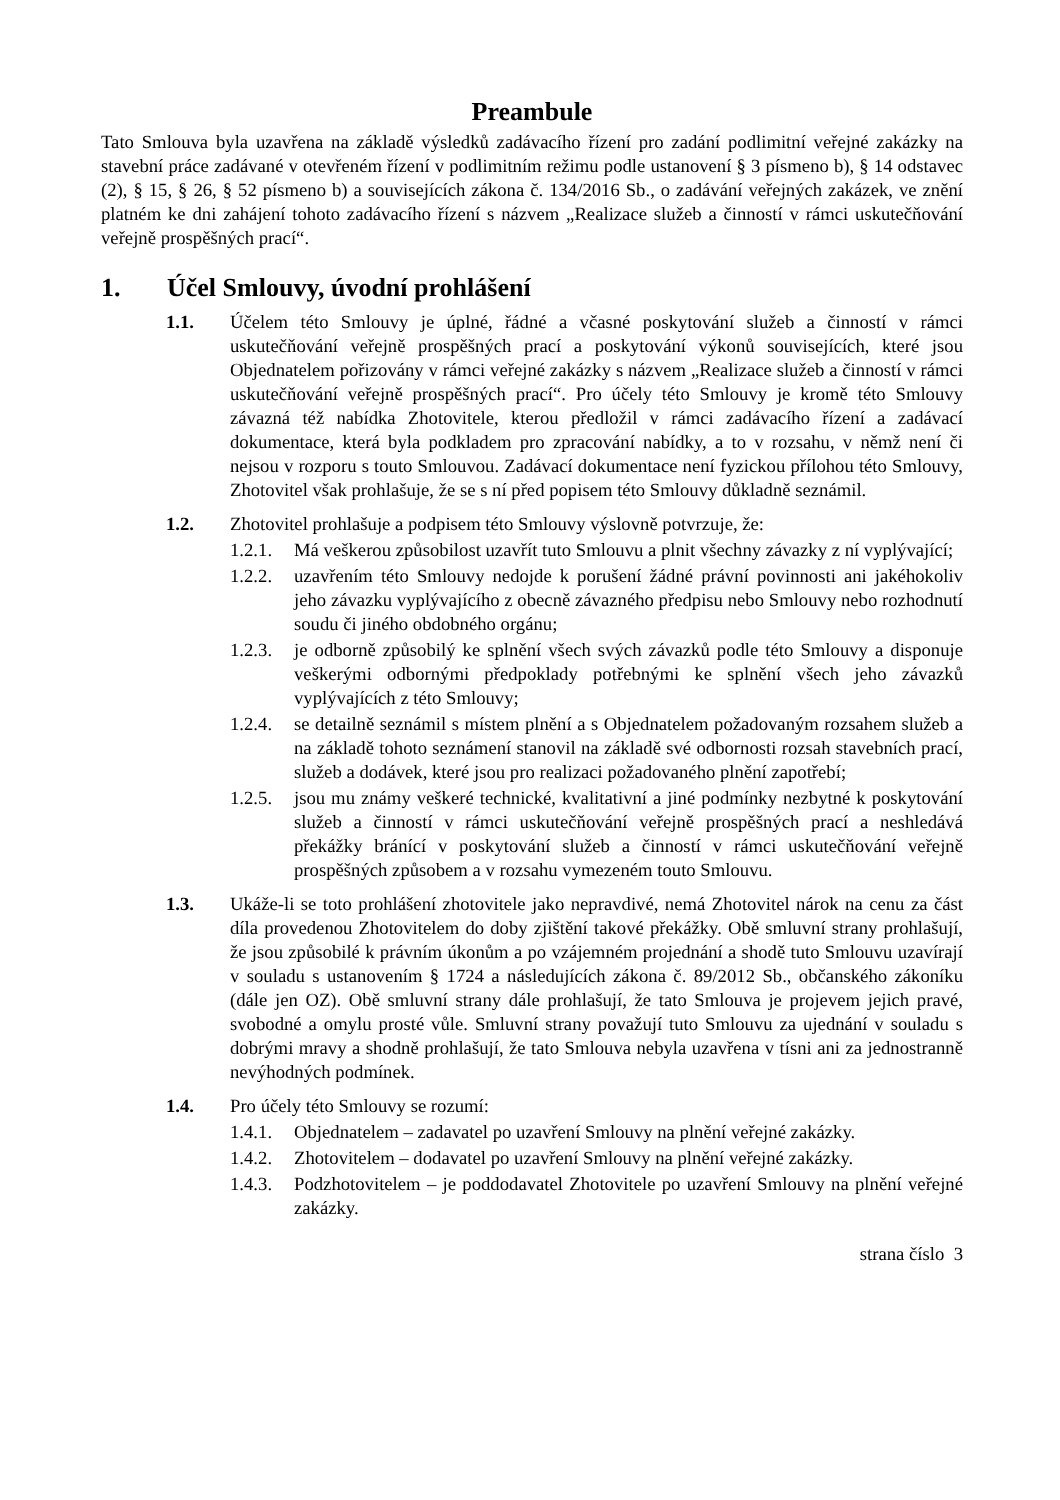Preambule
Tato Smlouva byla uzavřena na základě výsledků zadávacího řízení pro zadání podlimitní veřejné zakázky na stavební práce zadávané v otevřeném řízení v podlimitním režimu podle ustanovení § 3 písmeno b), § 14 odstavec (2), § 15, § 26, § 52 písmeno b) a souvisejících zákona č. 134/2016 Sb., o zadávání veřejných zakázek, ve znění platném ke dni zahájení tohoto zadávacího řízení s názvem „Realizace služeb a činností v rámci uskutečňování veřejně prospěšných prací“.
1. Účel Smlouvy, úvodní prohlášení
1.1. Účelem této Smlouvy je úplné, řádné a včasné poskytování služeb a činností v rámci uskutečňování veřejně prospěšných prací a poskytování výkonů souvisejících, které jsou Objednatelem pořizovány v rámci veřejné zakázky s názvem „Realizace služeb a činností v rámci uskutečňování veřejně prospěšných prací“. Pro účely této Smlouvy je kromě této Smlouvy závazná též nabídka Zhotovitele, kterou předložil v rámci zadávacího řízení a zadávací dokumentace, která byla podkladem pro zpracování nabídky, a to v rozsahu, v němž není či nejsou v rozporu s touto Smlouvou. Zadávací dokumentace není fyzickou přílohou této Smlouvy, Zhotovitel však prohlašuje, že se s ní před popisem této Smlouvy důkladně seznámil.
1.2. Zhotovitel prohlašuje a podpisem této Smlouvy výslovně potvrzuje, že:
1.2.1.
Má veškerou způsobilost uzavřít tuto Smlouvu a plnit všechny závazky z ní vyplývající;
1.2.2.
uzavřením této Smlouvy nedojde k porušení žádné právní povinnosti ani jakéhokoliv jeho závazku vyplývajícího z obecně závazného předpisu nebo Smlouvy nebo rozhodnutí soudu či jiného obdobného orgánu;
1.2.3.
je odborně způsobilý ke splnění všech svých závazků podle této Smlouvy a disponuje veškerými odbornými předpoklady potřebnými ke splnění všech jeho závazků vyplývajících z této Smlouvy;
1.2.4.
se detailně seznámil s místem plnění a s Objednatelem požadovaným rozsahem služeb a na základě tohoto seznámení stanovil na základě své odbornosti rozsah stavebních prací, služeb a dodávek, které jsou pro realizaci požadovaného plnění zapotřebí;
1.2.5.
jsou mu známy veškeré technické, kvalitativní a jiné podmínky nezbytné k poskytování služeb a činností v rámci uskutečňování veřejně prospěšných prací a neshledává překážky bránící v poskytování služeb a činností v rámci uskutečňování veřejně prospěšných způsobem a v rozsahu vymezeném touto Smlouvu.
1.3. Ukáže-li se toto prohlášení zhotovitele jako nepravdivé, nemá Zhotovitel nárok na cenu za část díla provedenou Zhotovitelem do doby zjištění takové překážky. Obě smluvní strany prohlašují, že jsou způsobilé k právním úkonům a po vzájemném projednání a shodě tuto Smlouvu uzavírají v souladu s ustanovením § 1724 a následujících zákona č. 89/2012 Sb., občanského zákoníku (dále jen OZ). Obě smluvní strany dále prohlašují, že tato Smlouva je projevem jejich pravé, svobodné a omylu prosté vůle. Smluvní strany považují tuto Smlouvu za ujednání v souladu s dobrými mravy a shodně prohlašují, že tato Smlouva nebyla uzavřena v tísni ani za jednostranně nevýhodných podmínek.
1.4. Pro účely této Smlouvy se rozumí:
1.4.1.
Objednatelem – zadavatel po uzavření Smlouvy na plnění veřejné zakázky.
1.4.2.
Zhotovitelem – dodavatel po uzavření Smlouvy na plnění veřejné zakázky.
1.4.3.
Podzhotovitelem – je poddodavatel Zhotovitele po uzavření Smlouvy na plnění veřejné zakázky.
strana číslo 3